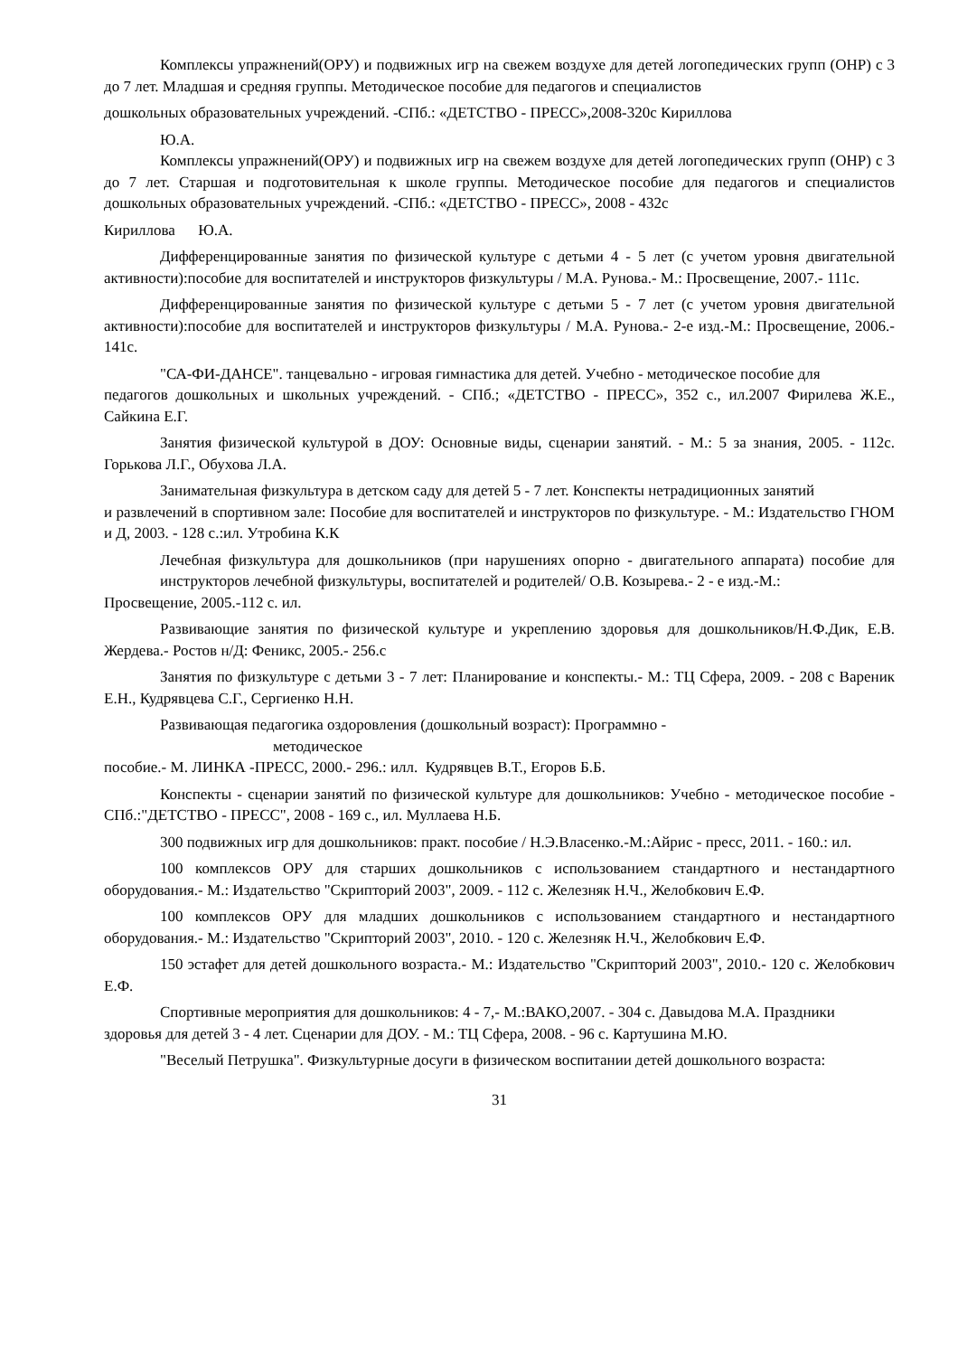Комплексы упражнений(ОРУ) и подвижных игр на свежем воздухе для детей логопедических групп (ОНР) с 3 до 7 лет. Младшая и средняя группы. Методическое пособие для педагогов и специалистов
дошкольных образовательных учреждений. -СПб.: «ДЕТСТВО - ПРЕСС»,2008-320с Кириллова
Ю.А.
Комплексы упражнений(ОРУ) и подвижных игр на свежем воздухе для детей логопедических групп (ОНР) с 3 до 7 лет. Старшая и подготовительная к школе группы. Методическое пособие для педагогов и специалистов дошкольных образовательных учреждений. -СПб.: «ДЕТСТВО - ПРЕСС», 2008 - 432с
Кириллова Ю.А.
Дифференцированные занятия по физической культуре с детьми 4 - 5 лет (с учетом уровня двигательной активности):пособие для воспитателей и инструкторов физкультуры / М.А. Рунова.- М.: Просвещение, 2007.- 111с.
Дифференцированные занятия по физической культуре с детьми 5 - 7 лет (с учетом уровня двигательной активности):пособие для воспитателей и инструкторов физкультуры / М.А. Рунова.- 2-е изд.-М.: Просвещение, 2006.- 141с.
"СА-ФИ-ДАНСЕ". танцевально - игровая гимнастика для детей. Учебно - методическое пособие для
педагогов дошкольных и школьных учреждений. - СПб.; «ДЕТСТВО - ПРЕСС», 352 с., ил.2007 Фирилева Ж.Е., Сайкина Е.Г.
Занятия физической культурой в ДОУ: Основные виды, сценарии занятий. - М.: 5 за знания, 2005. - 112с. Горькова Л.Г., Обухова Л.А.
Занимательная физкультура в детском саду для детей 5 - 7 лет. Конспекты нетрадиционных занятий
и развлечений в спортивном зале: Пособие для воспитателей и инструкторов по физкультуре. - М.: Издательство ГНОМ и Д, 2003. - 128 с.:ил. Утробина К.К
Лечебная физкультура для дошкольников (при нарушениях опорно - двигательного аппарата) пособие для инструкторов лечебной физкультуры, воспитателей и родителей/ О.В. Козырева.- 2 - е изд.-М.:
Просвещение, 2005.-112 с. ил.
Развивающие занятия по физической культуре и укреплению здоровья для дошкольников/Н.Ф.Дик, Е.В. Жердева.- Ростов н/Д: Феникс, 2005.- 256.с
Занятия по физкультуре с детьми 3 - 7 лет: Планирование и конспекты.- М.: ТЦ Сфера, 2009. - 208 с Вареник Е.Н., Кудрявцева С.Г., Сергиенко Н.Н.
Развивающая педагогика оздоровления (дошкольный возраст): Программно -
методическое
пособие.- М. ЛИНКА -ПРЕСС, 2000.- 296.: илл. Кудрявцев В.Т., Егоров Б.Б.
Конспекты - сценарии занятий по физической культуре для дошкольников: Учебно - методическое пособие - СПб.:"ДЕТСТВО - ПРЕСС", 2008 - 169 с., ил. Муллаева Н.Б.
300 подвижных игр для дошкольников: практ. пособие / Н.Э.Власенко.-М.:Айрис - пресс, 2011. - 160.: ил.
100 комплексов ОРУ для старших дошкольников с использованием стандартного и нестандартного оборудования.- М.: Издательство "Скрипторий 2003", 2009. - 112 с. Железняк Н.Ч., Желобкович Е.Ф.
100 комплексов ОРУ для младших дошкольников с использованием стандартного и нестандартного оборудования.- М.: Издательство "Скрипторий 2003", 2010. - 120 с. Железняк Н.Ч., Желобкович Е.Ф.
150 эстафет для детей дошкольного возраста.- М.: Издательство "Скрипторий 2003", 2010.- 120 с. Желобкович Е.Ф.
Спортивные мероприятия для дошкольников: 4 - 7,- М.:ВАКО,2007. - 304 с. Давыдова М.А. Праздники
здоровья для детей 3 - 4 лет. Сценарии для ДОУ. - М.: ТЦ Сфера, 2008. - 96 с. Картушина М.Ю.
"Веселый Петрушка". Физкультурные досуги в физическом воспитании детей дошкольного возраста:
31